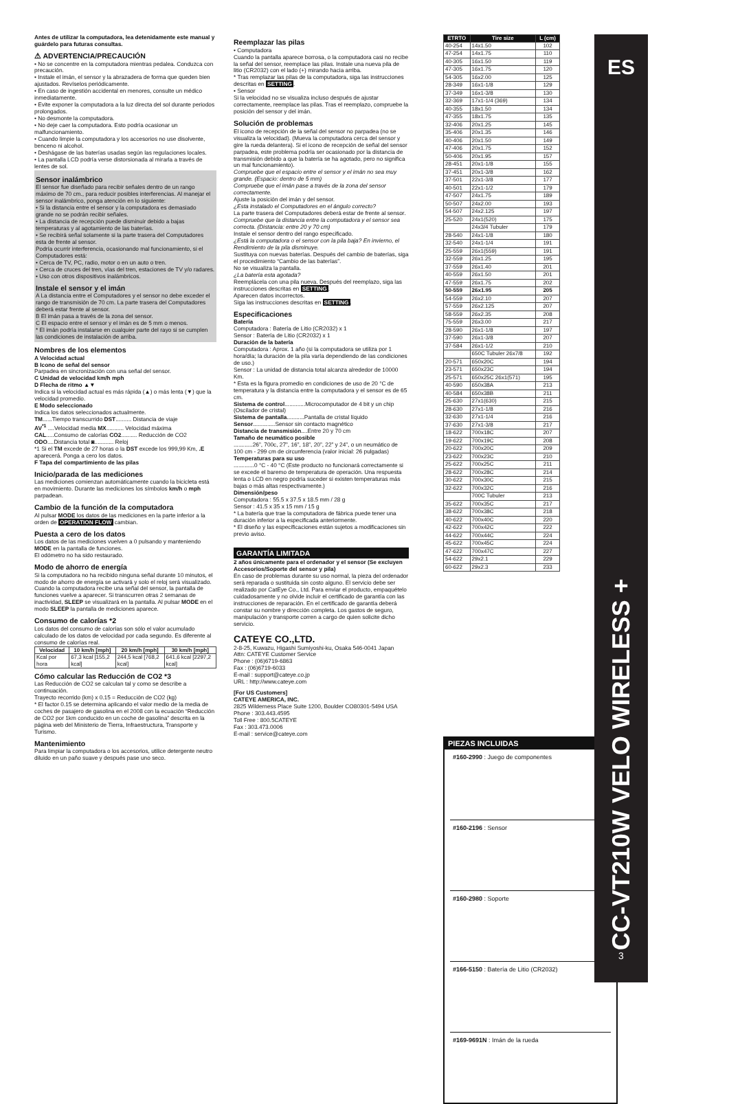Antes de utilizar la computadora, lea detenidamente este manual y guárdelo para futuras consultas.
⚠ ADVERTENCIA/PRECAUCIÓN
• No se concentre en la computadora mientras pedalea. Conduzca con precaución.
• Instale el imán, el sensor y la abrazadera de forma que queden bien ajustados. Revíselos periódicamente.
• En caso de ingestión accidental en menores, consulte un médico inmediatamente.
• Evite exponer la computadora a la luz directa del sol durante periodos prolongados.
• No desmonte la computadora.
• No deje caer la computadora. Esto podría ocasionar un malfuncionamiento.
• Cuando limpie la computadora y los accesorios no use disolvente, benceno ni alcohol.
• Deshágase de las baterías usadas según las regulaciones locales.
• La pantalla LCD podría verse distorsionada al mirarla a través de lentes de sol.
Sensor inalámbrico
El sensor fue diseñado para recibir señales dentro de un rango máximo de 70 cm., para reducir posibles interferencias. Al manejar el sensor inalámbrico, ponga atención en lo siguiente:
• Si la distancia entre el sensor y la computadora es demasiado grande no se podrán recibir señales.
• La distancia de recepción puede disminuir debido a bajas temperaturas y al agotamiento de las baterías.
• Se recibirá señal solamente si la parte trasera del Computadores esta de frente al sensor.
Podría ocurrir interferencia, ocasionando mal funcionamiento, si el Computadores está:
• Cerca de TV, PC, radio, motor o en un auto o tren.
• Cerca de cruces del tren, vías del tren, estaciones de TV y/o radares.
• Uso con otros dispositivos inalámbricos.
Instale el sensor y el imán
A La distancia entre el Computadores y el sensor no debe exceder el rango de transmisión de 70 cm. La parte trasera del Computadores deberá estar frente al sensor.
B El imán pasa a través de la zona del sensor.
C El espacio entre el sensor y el imán es de 5 mm o menos.
* El imán podría instalarse en cualquier parte del rayo si se cumplen las condiciones de instalación de arriba.
Nombres de los elementos
A Velocidad actual
B Icono de señal del sensor
Parpadea en sincronización con una señal del sensor.
C Unidad de velocidad km/h mph
D Flecha de ritmo ▲▼
Indica si la velocidad actual es más rápida (▲) o más lenta (▼) que la velocidad promedio.
E Modo seleccionado
Indica los datos seleccionados actualmente.
TM......Tiempo transcurrido DST.......... Distancia de viaje
AV<sup>*1</sup> ....Velocidad media MX........... Velocidad máxima
CAL.....Consumo de calorías CO2.......... Reducción de CO2
ODO....Distancia total ◙............ Reloj
*1 Si el TM excede de 27 horas o la DST excede los 999,99 Km, .E aparecerá. Ponga a cero los datos.
F Tapa del compartimiento de las pilas
Inicio/parada de las mediciones
Las mediciones comienzan automáticamente cuando la bicicleta está en movimiento. Durante las mediciones los símbolos km/h o mph parpadean.
Cambio de la función de la computadora
Al pulsar MODE los datos de las mediciones en la parte inferior a la orden de OPERATION FLOW cambian.
Puesta a cero de los datos
Los datos de las mediciones vuelven a 0 pulsando y manteniendo MODE en la pantalla de funciones.
El odómetro no ha sido restaurado.
Modo de ahorro de energía
Si la computadora no ha recibido ninguna señal durante 10 minutos, el modo de ahorro de energía se activará y solo el reloj será visualizado. Cuando la computadora recibe una señal del sensor, la pantalla de funciones vuelve a aparecer. Si transcurren otras 2 semanas de inactividad, SLEEP se visualizará en la pantalla. Al pulsar MODE en el modo SLEEP la pantalla de mediciones aparece.
Consumo de calorías *2
Los datos del consumo de calorías son sólo el valor acumulado calculado de los datos de velocidad por cada segundo. Es diferente al consumo de calorías real.
| Velocidad | 10 km/h [mph] | 20 km/h [mph] | 30 km/h [mph] |
| --- | --- | --- | --- |
| Kcal por hora | 67,3 kcal [155,2 kcal] | 244,5 kcal [768,2 kcal] | 641,6 kcal [2297,2 kcal] |
Cómo calcular las Reducción de CO2 *3
Las Reducción de CO2 se calculan tal y como se describe a continuación.
Trayecto recorrido (km) x 0.15 = Reducción de CO2 (kg)
* El factor 0.15 se determina aplicando el valor medio de la media de coches de pasajero de gasolina en el 2008 con la ecuación “Reducción de CO2 por 1km conducido en un coche de gasolina” descrita en la página web del Ministerio de Tierra, Infraestructura, Transporte y Turismo.
Mantenimiento
Para limpiar la computadora o los accesorios, utilice detergente neutro diluido en un paño suave y después pase uno seco.
Reemplazar las pilas
• Computadora
Cuando la pantalla aparece borrosa, o la computadora casi no recibe la señal del sensor, reemplace las pilas. Instale una nueva pila de litio (CR2032) con el lado (+) mirando hacia arriba.
* Tras remplazar las pilas de la computadora, siga las instrucciones descritas en SETTING.
• Sensor
Si la velocidad no se visualiza incluso después de ajustar correctamente, reemplace las pilas. Tras el reemplazo, compruebe la posición del sensor y del imán.
Solución de problemas
El icono de recepción de la señal del sensor no parpadea (no se visualiza la velocidad). (Mueva la computadora cerca del sensor y gire la rueda delantera). Si el icono de recepción de señal del sensor parpadea, este problema podría ser ocasionado por la distancia de transmisión debido a que la batería se ha agotado, pero no significa un mal funcionamiento).
Compruebe que el espacio entre el sensor y el imán no sea muy grande. (Espacio: dentro de 5 mm)
Compruebe que el imán pase a través de la zona del sensor correctamente.
Ajuste la posición del imán y del sensor.
¿Esta instalado el Computadores en el ángulo correcto?
La parte trasera del Computadores deberá estar de frente al sensor.
Compruebe que la distancia entre la computadora y el sensor sea correcta. (Distancia: entre 20 y 70 cm)
Instale el sensor dentro del rango especificado.
¿Está la computadora o el sensor con la pila baja? En invierno, el Rendimiento de la pila disminuye.
Sustituya con nuevas baterías. Después del cambio de baterías, siga el procedimiento “Cambio de las baterías”.
No se visualiza la pantalla.
¿La batería esta agotada?
Reemplácela con una pila nueva. Después del reemplazo, siga las instrucciones descritas en SETTING.
Aparecen datos incorrectos.
Siga las instrucciones descritas en SETTING.
Especificaciones
Batería
Computadora : Batería de Litio (CR2032) x 1
Sensor : Batería de Litio (CR2032) x 1
Duración de la batería
Computadora : Aprox. 1 año (si la computadora se utiliza por 1 hora/día; la duración de la pila varía dependiendo de las condiciones de uso.)
Sensor : La unidad de distancia total alcanza alrededor de 10000 Km.
* Esta es la figura promedio en condiciones de uso de 20 °C de temperatura y la distancia entre la computadora y el sensor es de 65 cm.
Sistema de control.............Microcomputador de 4 bit y un chip (Oscilador de cristal)
Sistema de pantalla...........Pantalla de cristal líquido
Sensor..............Sensor sin contacto magnético
Distancia de transmisión....Entre 20 y 70 cm
Tamaño de neumático posible
............26”, 700c, 27”, 16”, 18”, 20”, 22” y 24”, o un neumático de 100 cm - 299 cm de circunferencia (valor inicial: 26 pulgadas)
Temperaturas para su uso
.............0 °C - 40 °C (Este producto no funcionará correctamente si se excede el baremo de temperatura de operación. Una respuesta lenta o LCD en negro podría suceder si existen temperaturas más bajas o más altas respectivamente.)
Dimensión/peso
Computadora : 55.5 x 37.5 x 18.5 mm / 28 g
Sensor : 41.5 x 35 x 15 mm / 15 g
* La batería que trae la computadora de fábrica puede tener una duración inferior a la especificada anteriormente.
* El diseño y las especificaciones están sujetos a modificaciones sin previo aviso.
GARANTÍA LIMITADA
2 años únicamente para el ordenador y el sensor (Se excluyen Accesorios/Soporte del sensor y pila)
En caso de problemas durante su uso normal, la pieza del ordenador será reparada o sustituida sin costo alguno. El servicio debe ser realizado por CatEye Co., Ltd. Para enviar el producto, empaquételo cuidadosamente y no olvide incluir el certificado de garantía con las instrucciones de reparación. En el certificado de garantía deberá constar su nombre y dirección completa. Los gastos de seguro, manipulación y transporte corren a cargo de quien solicite dicho servicio.
CATEYE CO.,LTD.
2-8-25, Kuwazu, Higashi Sumiyoshi-ku, Osaka 546-0041 Japan
Attn: CATEYE Customer Service
Phone : (06)6719-6863
Fax : (06)6719-6033
E-mail : support@cateye.co.jp
URL : http://www.cateye.com
[For US Customers]
CATEYE AMERICA, INC.
2825 Wilderness Place Suite 1200, Boulder CO80301-5494 USA
Phone : 303.443.4595
Toll Free : 800.5CATEYE
Fax : 303.473.0006
E-mail : service@cateye.com
| ETRTO | Tire size | L (cm) |
| --- | --- | --- |
| 40-254 | 14x1.50 | 102 |
| 47-254 | 14x1.75 | 110 |
| 40-305 | 16x1.50 | 119 |
| 47-305 | 16x1.75 | 120 |
| 54-305 | 16x2.00 | 125 |
| 28-349 | 16x1-1/8 | 129 |
| 37-349 | 16x1-3/8 | 130 |
| 32-369 | 17x1-1/4 (369) | 134 |
| 40-355 | 18x1.50 | 134 |
| 47-355 | 18x1.75 | 135 |
| 32-406 | 20x1.25 | 145 |
| 35-406 | 20x1.35 | 146 |
| 40-406 | 20x1.50 | 149 |
| 47-406 | 20x1.75 | 152 |
| 50-406 | 20x1.95 | 157 |
| 28-451 | 20x1-1/8 | 155 |
| 37-451 | 20x1-3/8 | 162 |
| 37-501 | 22x1-3/8 | 177 |
| 40-501 | 22x1-1/2 | 179 |
| 47-507 | 24x1.75 | 189 |
| 50-507 | 24x2.00 | 193 |
| 54-507 | 24x2.125 | 197 |
| 25-520 | 24x1(520) | 175 |
| | 24x3/4 Tubuler | 179 |
| 28-540 | 24x1-1/8 | 180 |
| 32-540 | 24x1-1/4 | 191 |
| 25-559 | 26x1(559) | 191 |
| 32-559 | 26x1.25 | 195 |
| 37-559 | 26x1.40 | 201 |
| 40-559 | 26x1.50 | 201 |
| 47-559 | 26x1.75 | 202 |
| 50-559 | 26x1.95 | 205 |
| 54-559 | 26x2.10 | 207 |
| 57-559 | 26x2.125 | 207 |
| 58-559 | 26x2.35 | 208 |
| 75-559 | 26x3.00 | 217 |
| 28-590 | 26x1-1/8 | 197 |
| 37-590 | 26x1-3/8 | 207 |
| 37-584 | 26x1-1/2 | 210 |
| | 650C Tubuler 26x7/8 | 192 |
| 20-571 | 650x20C | 194 |
| 23-571 | 650x23C | 194 |
| 25-571 | 650x25C 26x1(571) | 195 |
| 40-590 | 650x38A | 213 |
| 40-584 | 650x38B | 211 |
| 25-630 | 27x1(630) | 215 |
| 28-630 | 27x1-1/8 | 216 |
| 32-630 | 27x1-1/4 | 216 |
| 37-630 | 27x1-3/8 | 217 |
| 18-622 | 700x18C | 207 |
| 19-622 | 700x19C | 208 |
| 20-622 | 700x20C | 209 |
| 23-622 | 700x23C | 210 |
| 25-622 | 700x25C | 211 |
| 28-622 | 700x28C | 214 |
| 30-622 | 700x30C | 215 |
| 32-622 | 700x32C | 216 |
| | 700C Tubuler | 213 |
| 35-622 | 700x35C | 217 |
| 38-622 | 700x38C | 218 |
| 40-622 | 700x40C | 220 |
| 42-622 | 700x42C | 222 |
| 44-622 | 700x44C | 224 |
| 45-622 | 700x45C | 224 |
| 47-622 | 700x47C | 227 |
| 54-622 | 29x2.1 | 229 |
| 60-622 | 29x2.3 | 233 |
PIEZAS INCLUIDAS
#160-2990 : Juego de componentes
#160-2196 : Sensor
#160-2980 : Soporte
#166-5150 : Batería de Litio (CR2032)
#169-9691N : Imán de la rueda
ES
CC-VT210W VELO WIRELESS +
3